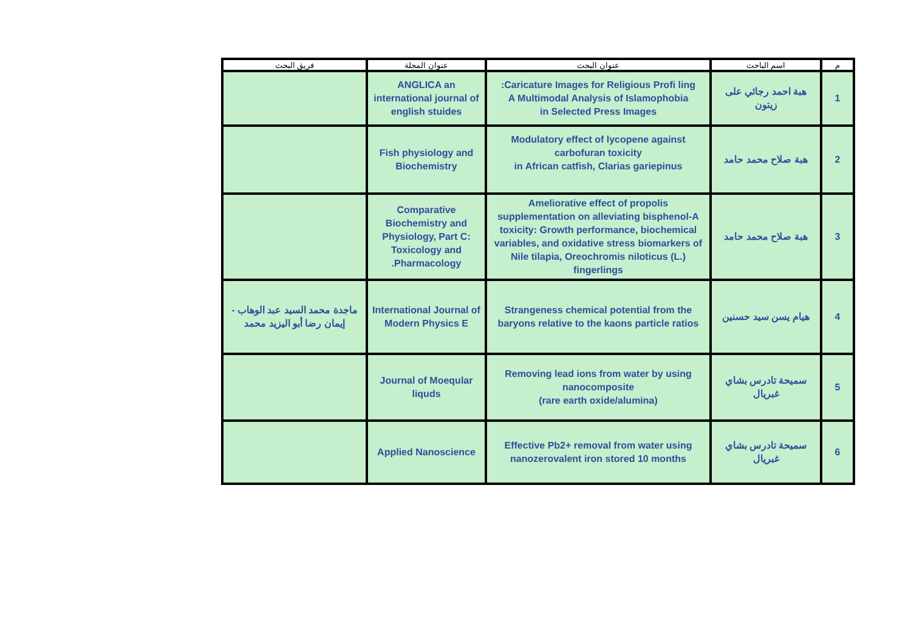| م | اسم الباحث | عنوان البحث | عنوان المجلة | فريق البحث |
| --- | --- | --- | --- | --- |
| 1 | هبة احمد رجائي على زيتون | Caricature Images for Religious Profi ling: A Multimodal Analysis of Islamophobia in Selected Press Images | ANGLICA an international journal of english stuides | |
| 2 | هبة صلاح محمد حامد | Modulatory effect of lycopene against carbofuran toxicity in African catfish, Clarias gariepinus | Fish physiology and Biochemistry | |
| 3 | هبة صلاح محمد حامد | Ameliorative effect of propolis supplementation on alleviating bisphenol-A toxicity: Growth performance, biochemical variables, and oxidative stress biomarkers of Nile tilapia, Oreochromis niloticus (L.) fingerlings | Comparative Biochemistry and Physiology, Part C: Toxicology and Pharmacology. | |
| 4 | هيام يسن سيد حسنين | Strangeness chemical potential from the baryons relative to the kaons particle ratios | International Journal of Modern Physics E | ماجدة محمد السيد عبد الوهاب - إيمان رضا أبو اليزيد محمد |
| 5 | سميحة تادرس بشاي غبريال | Removing lead ions from water by using nanocomposite (rare earth oxide/alumina) | Journal of Moeqular liquds | |
| 6 | سميحة تادرس بشاي غبريال | Effective Pb2+ removal from water using nanozerovalent iron stored 10 months | Applied Nanoscience | |